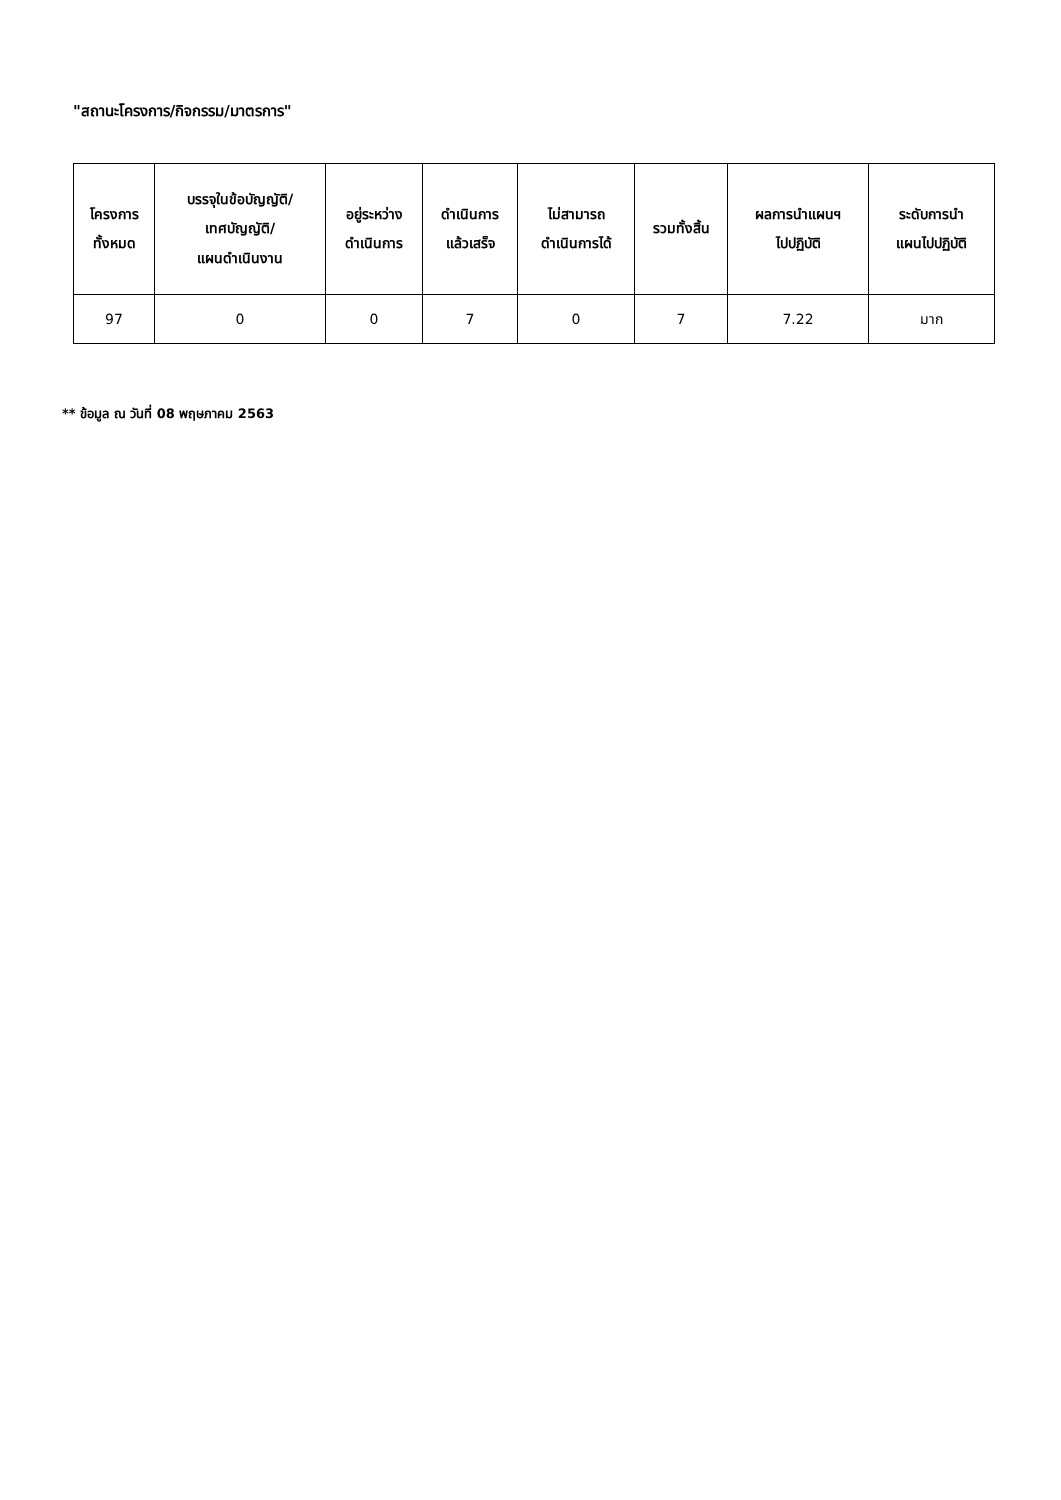"สถานะโครงการ/กิจกรรม/มาตรการ"
| โครงการ ทั้งหมด | บรรจุในข้อบัญญัติ/ เทศบัญญัติ/ แผนดำเนินงาน | อยู่ระหว่าง ดำเนินการ | ดำเนินการ แล้วเสร็จ | ไม่สามารถ ดำเนินการได้ | รวมทั้งสิ้น | ผลการนำแผนฯ ไปปฏิบัติ | ระดับการนำ แผนไปปฏิบัติ |
| --- | --- | --- | --- | --- | --- | --- | --- |
| 97 | 0 | 0 | 7 | 0 | 7 | 7.22 | มาก |
** ข้อมูล ณ วันที่ 08 พฤษภาคม 2563